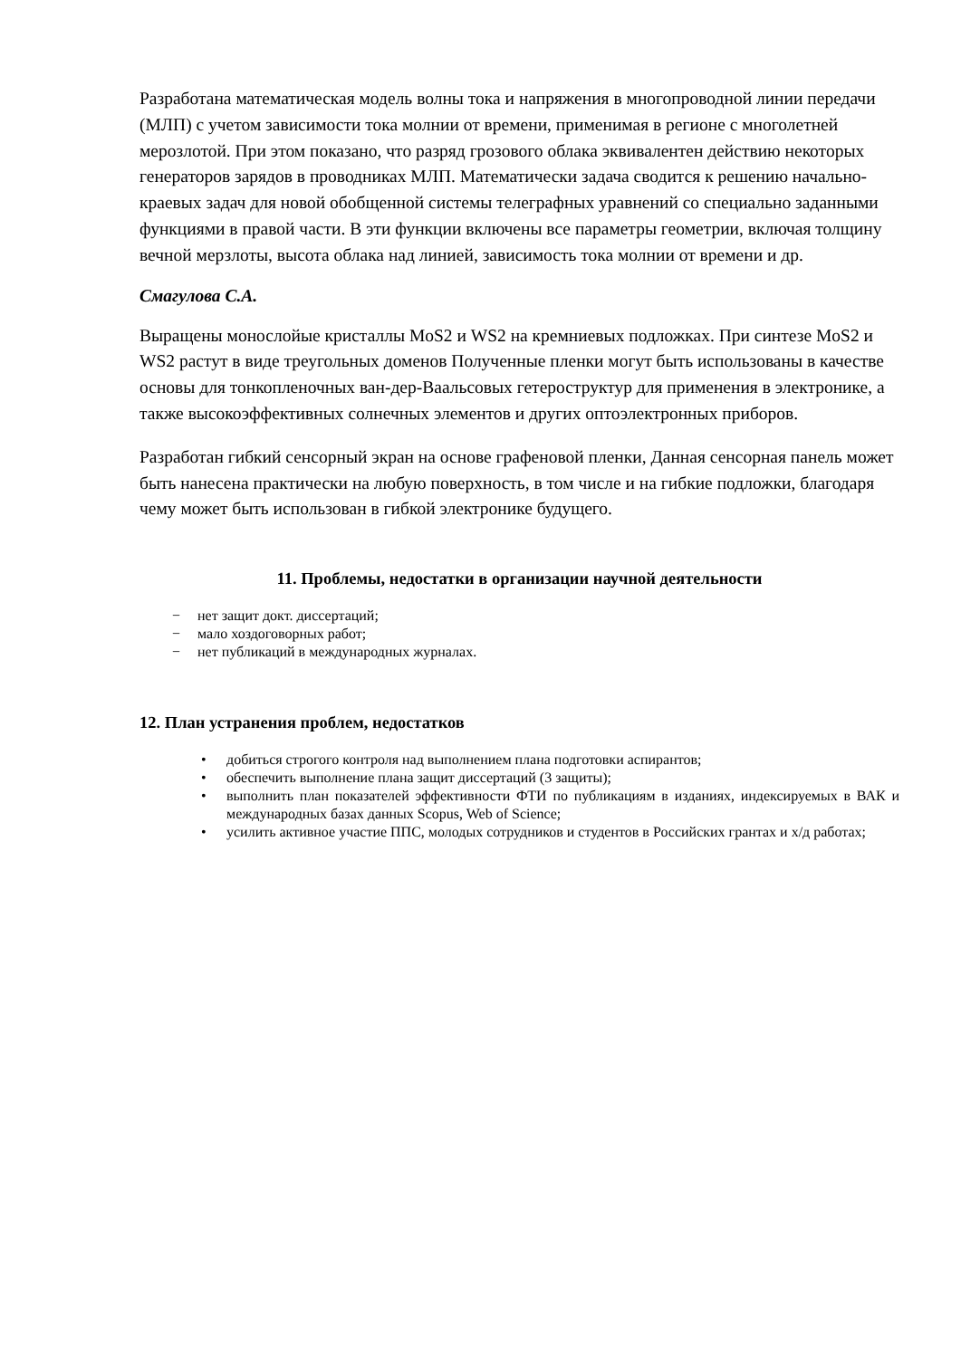Разработана математическая модель волны тока и напряжения в многопроводной линии передачи (МЛП) с учетом зависимости тока молнии от времени, применимая в регионе с многолетней мерозлотой. При этом показано, что разряд грозового облака эквивалентен действию некоторых генераторов зарядов в проводниках МЛП. Математически задача сводится к решению начально-краевых задач для новой обобщенной системы телеграфных уравнений со специально заданными функциями в правой части. В эти функции включены все параметры геометрии, включая толщину вечной мерзлоты, высота облака над линией, зависимость тока молнии от времени и др.
Смагулова С.А.
Выращены монослойые кристаллы MoS2 и WS2 на кремниевых подложках. При синтезе MoS2 и WS2 растут в виде треугольных доменов Полученные пленки могут быть использованы в качестве основы для тонкопленочных ван-дер-Ваальсовых гетероструктур для применения в электронике, а также высокоэффективных солнечных элементов и других оптоэлектронных приборов.
Разработан гибкий сенсорный экран на основе графеновой пленки, Данная сенсорная панель может быть нанесена практически на любую поверхность, в том числе и на гибкие подложки, благодаря чему может быть использован в гибкой электронике будущего.
11. Проблемы, недостатки в организации научной деятельности
− нет защит докт. диссертаций;
− мало хоздоговорных работ;
− нет публикаций в международных журналах.
12. План устранения проблем, недостатков
• добиться строгого контроля над выполнением плана подготовки аспирантов;
• обеспечить выполнение плана защит диссертаций (3 защиты);
• выполнить план показателей эффективности ФТИ по публикациям в изданиях, индексируемых в ВАК и международных базах данных Scopus, Web of Science;
• усилить активное участие ППС, молодых сотрудников и студентов в Российских грантах и х/д работах;